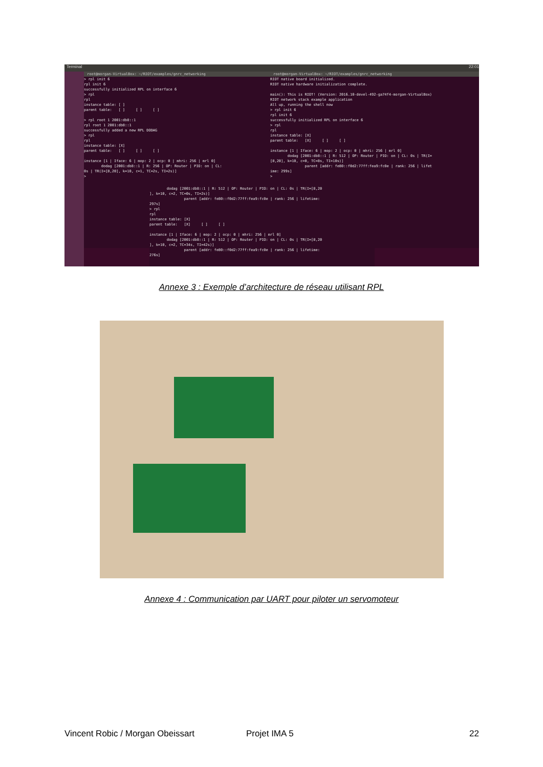Terminal 22:01
root@morgan-VirtualBox: ~/RIOT/examples/gnrc_networking
> rpl init 6 rpl init 6 successfully initialized RPL on interface 6 > rpl rpl instance table: [ ] parent table: [ ] [ ] [ ] > rpl root 1 2001:db8::1 rpl root 1 2001:db8::1 successfully added a new RPL DODAG > rpl rpl instance table: [X] parent table: [ ] [ ] [ ] instance [1 | Iface: 6 | mop: 2 | ocp: 0 | mhri: 256 | mrl 0] dodag [2001:db8::1 | R: 256 | OP: Router | PIO: on | CL: 0s | TR(I=[8,20], k=10, c=1, TC=2s, TI=2s)] >
root@morgan-VirtualBox: ~/RIOT/examples/gnrc_networking
RIOT native board initialized. RIOT native hardware initialization complete. main(): This is RIOT! (Version: 2016.10-devel-492-ga74f4-morgan-VirtualBox) RIOT network stack example application All up, running the shell now > rpl init 6 rpl init 6 successfully initialized RPL on interface 6 > rpl rpl instance table: [X] parent table: [X] [ ] [ ] instance [1 | Iface: 6 | mop: 2 | ocp: 0 | mhri: 256 | mrl 0] dodag [2001:db8::1 | R: 512 | OP: Router | PIO: on | CL: 0s | TR(I= [8,20], k=10, c=0, TC=8s, TI=10s)] parent [addr: fe80::f0d2:77ff:fea9:fc0e | rank: 256 | lifet ime: 299s] >
dodag [2001:db8::1 | R: 512 | OP: Router | PIO: on | CL: 0s | TR(I=[8,20 ], k=10, c=2, TC=0s, TI=2s)] parent [addr: fe80::f0d2:77ff:fea9:fc0e | rank: 256 | lifetime: 297s] > rpl rpl instance table: [X] parent table: [X] [ ] [ ] instance [1 | Iface: 6 | mop: 2 | ocp: 0 | mhri: 256 | mrl 0] dodag [2001:db8::1 | R: 512 | OP: Router | PIO: on | CL: 0s | TR(I=[8,20 ], k=10, c=2, TC=34s, TI=42s)] parent [addr: fe80::f0d2:77ff:fea9:fc0e | rank: 256 | lifetime: 276s]
Annexe 3 : Exemple d’architecture de réseau utilisant RPL
Annexe 4 : Communication par UART pour piloter un servomoteur
Vincent Robic / Morgan Obeissart Projet IMA 5 22